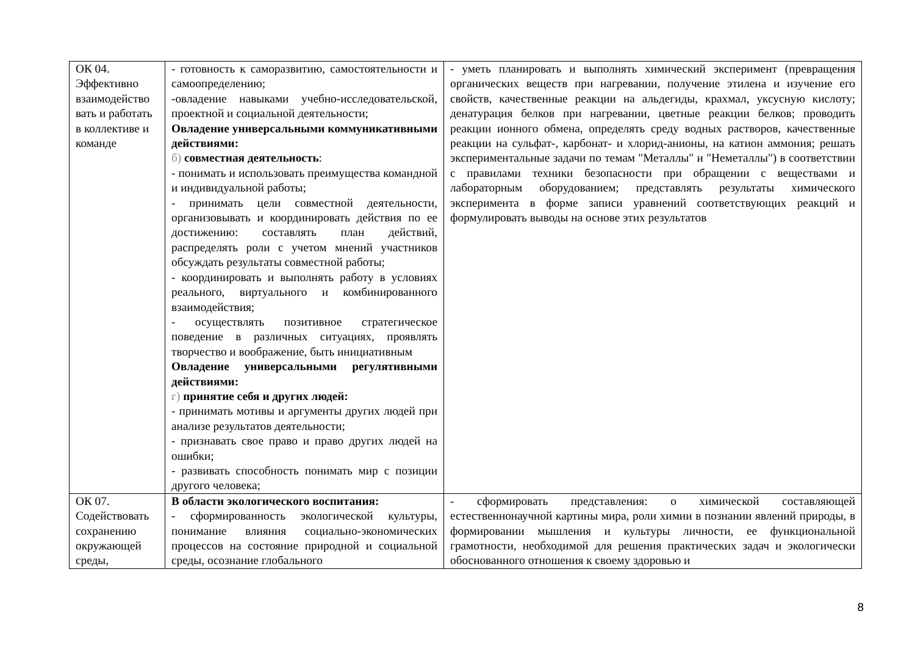| ОК 04. Эффективно взаимодейство вать и работать в коллективе и команде | - готовность к саморазвитию, самостоятельности и самоопределению; -овладение навыками учебно-исследовательской, проектной и социальной деятельности; Овладение универсальными коммуникативными действиями: б) совместная деятельность : - понимать и использовать преимущества командной и индивидуальной работы; - принимать цели совместной деятельности, организовывать и координировать действия по ее достижению: составлять план действий, распределять роли с учетом мнений участников обсуждать результаты совместной работы; - координировать и выполнять работу в условиях реального, виртуального и комбинированного взаимодействия; - осуществлять позитивное стратегическое поведение в различных ситуациях, проявлять творчество и воображение, быть инициативным Овладение универсальными регулятивными действиями: г) принятие себя и других людей: - принимать мотивы и аргументы других людей при анализе результатов деятельности; - признавать свое право и право других людей на ошибки; - развивать способность понимать мир с позиции другого человека; | - уметь планировать и выполнять химический эксперимент (превращения органических веществ при нагревании, получение этилена и изучение его свойств, качественные реакции на альдегиды, крахмал, уксусную кислоту; денатурация белков при нагревании, цветные реакции белков; проводить реакции ионного обмена, определять среду водных растворов, качественные реакции на сульфат-, карбонат- и хлорид-анионы, на катион аммония; решать экспериментальные задачи по темам "Металлы" и "Неметаллы") в соответствии с правилами техники безопасности при обращении с веществами и лабораторным оборудованием; представлять результаты химического эксперимента в форме записи уравнений соответствующих реакций и формулировать выводы на основе этих результатов |
| ОК 07. Содействовать сохранению окружающей среды, | В области экологического воспитания: - сформированность экологической культуры, понимание влияния социально-экономических процессов на состояние природной и социальной среды, осознание глобального | - сформировать представления: о химической составляющей естественнонаучной картины мира, роли химии в познании явлений природы, в формировании мышления и культуры личности, ее функциональной грамотности, необходимой для решения практических задач и экологически обоснованного отношения к своему здоровью и |
8